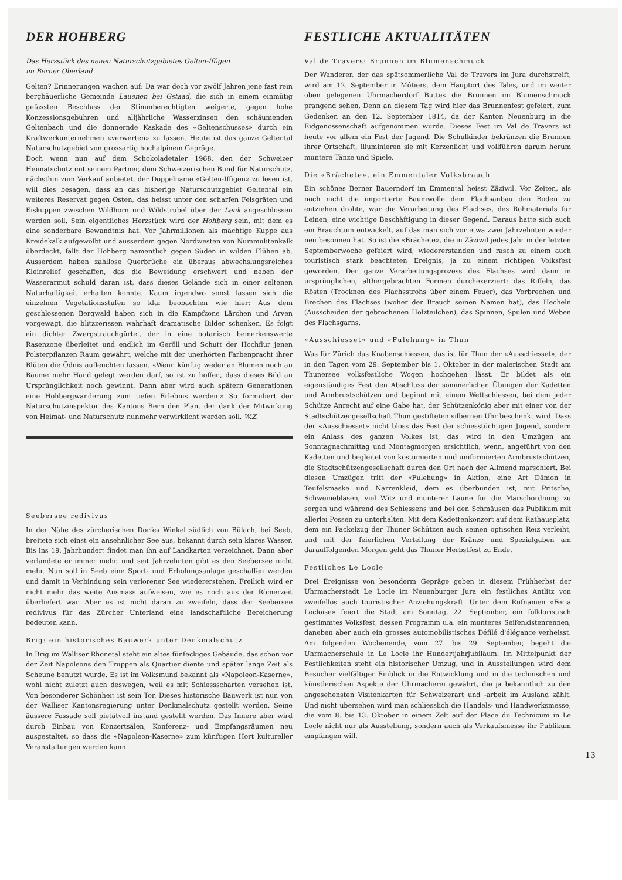DER HOHBERG
Das Herzstück des neuen Naturschutzgebietes Gelten-Iffigen
im Berner Oberland
Gelten? Erinnerungen wachen auf: Da war doch vor zwölf Jahren jene fast rein bergbäuerliche Gemeinde Lauenen bei Gstaad, die sich in einem einmütig gefassten Beschluss der Stimmberechtigten weigerte, gegen hohe Konzessionsgebühren und alljährliche Wasserzinsen den schäumenden Geltenbach und die donnernde Kaskade des «Geltenschusses» durch ein Kraftwerkunternehmen «verwerten» zu lassen. Heute ist das ganze Geltental Naturschutzgebiet von grossartig hochalpinem Gepräge.
Doch wenn nun auf dem Schokoladetaler 1968, den der Schweizer Heimatschutz mit seinem Partner, dem Schweizerischen Bund für Naturschutz, nächsthin zum Verkauf anbietet, der Doppelname «Gelten-Iffigen» zu lesen ist, will dies besagen, dass an das bisherige Naturschutzgebiet Geltental ein weiteres Reservat gegen Osten, das heisst unter den scharfen Felsgräten und Eiskuppen zwischen Wildhorn und Wildstrubel über der Lenk angeschlossen werden soll. Sein eigentliches Herzstück wird der Hohberg sein, mit dem es eine sonderbare Bewandtnis hat. Vor Jahrmillionen als mächtige Kuppe aus Kreidekalk aufgewölbt und ausserdem gegen Nordwesten von Nummulitenkalk überdeckt, fällt der Hohberg namentlich gegen Süden in wilden Flühen ab. Ausserdem haben zahllose Querbrüche ein überaus abwechslungsreiches Kleinrelief geschaffen, das die Beweidung erschwert und neben der Wasserarmut schuld daran ist, dass dieses Gelände sich in einer seltenen Naturhaftigkeit erhalten konnte. Kaum irgendwo sonst lassen sich die einzelnen Vegetationsstufen so klar beobachten wie hier: Aus dem geschlossenen Bergwald haben sich in die Kampfzone Lärchen und Arven vorgewagt, die blitzzerissen wahrhaft dramatische Bilder schenken. Es folgt ein dichter Zwergstrauchgürtel, der in eine botanisch bemerkenswerte Rasenzone überleitet und endlich im Geröll und Schutt der Hochflur jenen Polsterpflanzen Raum gewährt, welche mit der unerhörten Farbenpracht ihrer Blüten die Ödnis aufleuchten lassen. «Wenn künftig weder an Blumen noch an Bäume mehr Hand gelegt werden darf, so ist zu hoffen, dass dieses Bild an Ursprünglichkeit noch gewinnt. Dann aber wird auch spätern Generationen eine Hohbergwanderung zum tiefen Erlebnis werden.» So formuliert der Naturschutzinspektor des Kantons Bern den Plan, der dank der Mitwirkung von Heimat- und Naturschutz nunmehr verwirklicht werden soll. W.Z.
Seebersee redivivus
In der Nähe des zürcherischen Dorfes Winkel südlich von Bülach, bei Seeb, breitete sich einst ein ansehnlicher See aus, bekannt durch sein klares Wasser. Bis ins 19. Jahrhundert findet man ihn auf Landkarten verzeichnet. Dann aber verlandete er immer mehr, und seit Jahrzehnten gibt es den Seebersee nicht mehr. Nun soll in Seeb eine Sport- und Erholungsanlage geschaffen werden und damit in Verbindung sein verlorener See wiedererstehen. Freilich wird er nicht mehr das weite Ausmass aufweisen, wie es noch aus der Römerzeit überliefert war. Aber es ist nicht daran zu zweifeln, dass der Seebersee redivivus für das Zürcher Unterland eine landschaftliche Bereicherung bedeuten kann.
Brig: ein historisches Bauwerk unter Denkmalschutz
In Brig im Walliser Rhonetal steht ein altes fünfeckiges Gebäude, das schon vor der Zeit Napoleons den Truppen als Quartier diente und später lange Zeit als Scheune benutzt wurde. Es ist im Volksmund bekannt als «Napoleon-Kaserne», wohl nicht zuletzt auch deswegen, weil es mit Schiessscharten versehen ist. Von besonderer Schönheit ist sein Tor. Dieses historische Bauwerk ist nun von der Walliser Kantonsregierung unter Denkmalschutz gestellt worden. Seine äussere Fassade soll pietätvoll instand gestellt werden. Das Innere aber wird durch Einbau von Konzertsälen, Konferenz- und Empfangsräumen neu ausgestaltet, so dass die «Napoleon-Kaserne» zum künftigen Hort kultureller Veranstaltungen werden kann.
FESTLICHE AKTUALITÄTEN
Val de Travers: Brunnen im Blumenschmuck
Der Wanderer, der das spätsommerliche Val de Travers im Jura durchstreift, wird am 12. September in Môtiers, dem Hauptort des Tales, und im weiter oben gelegenen Uhrmacherdorf Buttes die Brunnen im Blumenschmuck prangend sehen. Denn an diesem Tag wird hier das Brunnenfest gefeiert, zum Gedenken an den 12. September 1814, da der Kanton Neuenburg in die Eidgenossenschaft aufgenommen wurde. Dieses Fest im Val de Travers ist heute vor allem ein Fest der Jugend. Die Schulkinder bekränzen die Brunnen ihrer Ortschaft, illuminieren sie mit Kerzenlicht und vollführen darum herum muntere Tänze und Spiele.
Die «Brächete», ein Emmentaler Volksbrauch
Ein schönes Berner Bauerndorf im Emmental heisst Zäziwil. Vor Zeiten, als noch nicht die importierte Baumwolle dem Flachsanbau den Boden zu entziehen drohte, war die Verarbeitung des Flachses, des Rohmaterials für Leinen, eine wichtige Beschäftigung in dieser Gegend. Daraus hatte sich auch ein Brauchtum entwickelt, auf das man sich vor etwa zwei Jahrzehnten wieder neu besonnen hat. So ist die «Brächete», die in Zäziwil jedes Jahr in der letzten Septemberwoche gefeiert wird, wiedererstanden und rasch zu einem auch touristisch stark beachteten Ereignis, ja zu einem richtigen Volksfest geworden. Der ganze Verarbeitungsprozess des Flachses wird dann in ursprünglichen, althergebrachten Formen durchexerziert: das Riffeln, das Rösten (Trocknen des Flachsstrohs über einem Feuer), das Vorbrechen und Brechen des Flachses (woher der Brauch seinen Namen hat), das Hecheln (Ausscheiden der gebrochenen Holzteilchen), das Spinnen, Spulen und Weben des Flachsgarns.
«Ausschiesset» und «Fulehung» in Thun
Was für Zürich das Knabenschiessen, das ist für Thun der «Ausschiesset», der in den Tagen vom 29. September bis 1. Oktober in der malerischen Stadt am Thunersee volksfestliche Wogen hochgehen lässt. Er bildet als ein eigenständiges Fest den Abschluss der sommerlichen Übungen der Kadetten und Armbrustschützen und beginnt mit einem Wettschiessen, bei dem jeder Schütze Anrecht auf eine Gabe hat, der Schützenkönig aber mit einer von der Stadtschützengesellschaft Thun gestifteten silbernen Uhr beschenkt wird. Dass der «Ausschiesset» nicht bloss das Fest der schiesstüchtigen Jugend, sondern ein Anlass des ganzen Volkes ist, das wird in den Umzügen am Sonntagnachmittag und Montagmorgen ersichtlich, wenn, angeführt von den Kadetten und begleitet von kostümierten und uniformierten Armbrustschützen, die Stadtschützengesellschaft durch den Ort nach der Allmend marschiert. Bei diesen Umzügen tritt der «Fulehung» in Aktion, eine Art Dämon in Teufelsmaske und Narrenkleid, dem es überbunden ist, mit Pritsche, Schweineblasen, viel Witz und munterer Laune für die Marschordnung zu sorgen und während des Schiessens und bei den Schmäusen das Publikum mit allerlei Possen zu unterhalten. Mit dem Kadettenkonzert auf dem Rathausplatz, dem ein Fackelzug der Thuner Schützen auch seinen optischen Reiz verleiht, und mit der feierlichen Verteilung der Kränze und Spezialgaben am darauffolgenden Morgen geht das Thuner Herbstfest zu Ende.
Festliches Le Locle
Drei Ereignisse von besonderm Gepräge geben in diesem Frühherbst der Uhrmacherstadt Le Locle im Neuenburger Jura ein festliches Antlitz von zweifellos auch touristischer Anziehungskraft. Unter dem Rufnamen «Feria Locloise» feiert die Stadt am Sonntag, 22. September, ein folkloristisch gestimmtes Volksfest, dessen Programm u.a. ein munteres Seifenkistenrennen, daneben aber auch ein grosses automobilistisches Défilé d'élégance verheisst. Am folgenden Wochenende, vom 27. bis 29. September, begeht die Uhrmacherschule in Le Locle ihr Hundertjahrjubiläum. Im Mittelpunkt der Festlichkeiten steht ein historischer Umzug, und in Ausstellungen wird dem Besucher vielfältiger Einblick in die Entwicklung und in die technischen und künstlerischen Aspekte der Uhrmacherei gewährt, die ja bekanntlich zu den angesehensten Visitenkarten für Schweizerart und -arbeit im Ausland zählt. Und nicht übersehen wird man schliesslich die Handels- und Handwerksmesse, die vom 8. bis 13. Oktober in einem Zelt auf der Place du Technicum in Le Locle nicht nur als Ausstellung, sondern auch als Verkaufsmesse ihr Publikum empfangen will.
13